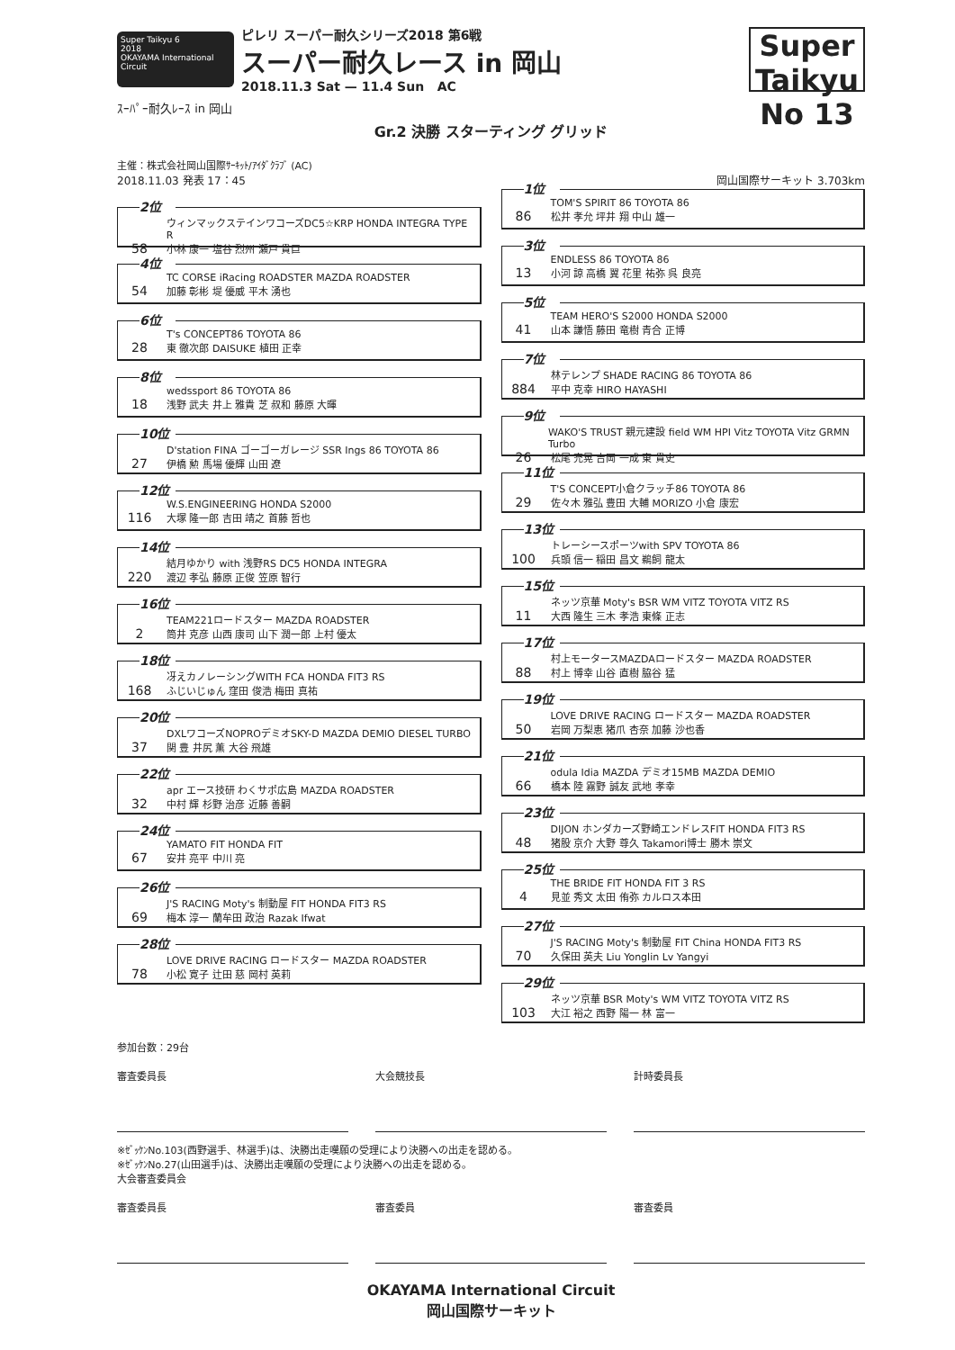Super Taikyu 6
2018
OKAYAMA International Circuit
ピレリ スーパー耐久シリーズ2018 第6戦
スーパー耐久レース in 岡山
2018.11.3 Sat — 11.4 Sun AC
Super Taikyu
No 13
ｽｰﾊﾟｰ耐久ﾚｰｽ in 岡山
Gr.2 決勝 スターティング グリッド
主催：株式会社岡山国際ｻｰｷｯﾄ/ｱｲﾀﾞｸﾗﾌﾞ (AC)
2018.11.03 発表 17：45 岡山国際サーキット 3.703km
2位
ウィンマックステインワコーズDC5☆KRP HONDA INTEGRA TYPE R
58 小林 康一 塩谷 烈州 瀬戸 貴巨
4位
TC CORSE iRacing ROADSTER MAZDA ROADSTER
54 加藤 彰彬 堤 優威 平木 湧也
6位
T's CONCEPT86 TOYOTA 86
28 東 徹次郎 DAISUKE 植田 正幸
8位
wedssport 86 TOYOTA 86
18 浅野 武夫 井上 雅貴 芝 叔和 藤原 大暉
10位
D'station FINA ゴーゴーガレージ SSR Ings 86 TOYOTA 86
27 伊橋 勲 馬場 優輝 山田 遼
12位
W.S.ENGINEERING HONDA S2000
116 大塚 隆一郎 吉田 靖之 首藤 哲也
14位
結月ゆかり with 浅野RS DC5 HONDA INTEGRA
220 渡辺 孝弘 藤原 正俊 笠原 智行
16位
TEAM221ロードスター MAZDA ROADSTER
2 筒井 克彦 山西 康司 山下 潤一郎 上村 優太
18位
冴えカノレーシングWITH FCA HONDA FIT3 RS
168 ふじいじゅん 窪田 俊浩 梅田 真祐
20位
DXLワコーズNOPROデミオSKY-D MAZDA DEMIO DIESEL TURBO
37 関 豊 井尻 薫 大谷 飛雄
22位
apr エース技研 わくサポ広島 MAZDA ROADSTER
32 中村 輝 杉野 治彦 近藤 善嗣
24位
YAMATO FIT HONDA FIT
67 安井 亮平 中川 亮
26位
J'S RACING Moty's 制動屋 FIT HONDA FIT3 RS
69 梅本 淳一 蘭牟田 政治 Razak Ifwat
28位
LOVE DRIVE RACING ロードスター MAZDA ROADSTER
78 小松 寛子 辻田 慈 岡村 英莉
1位
TOM'S SPIRIT 86 TOYOTA 86
86 松井 孝允 坪井 翔 中山 雄一
3位
ENDLESS 86 TOYOTA 86
13 小河 諒 高橋 翼 花里 祐弥 呉 良亮
5位
TEAM HERO'S S2000 HONDA S2000
41 山本 謙悟 藤田 竜樹 青合 正博
7位
林テレンプ SHADE RACING 86 TOYOTA 86
884 平中 克幸 HIRO HAYASHI
9位
WAKO'S TRUST 親元建設 field WM HPI Vitz TOYOTA Vitz GRMN Turbo
26 松尾 充晃 吉岡 一成 東 貴史
11位
T'S CONCEPT小倉クラッチ86 TOYOTA 86
29 佐々木 雅弘 豊田 大輔 MORIZO 小倉 康宏
13位
トレーシースポーツwith SPV TOYOTA 86
100 兵頭 信一 稲田 昌文 鵜飼 龍太
15位
ネッツ京華 Moty's BSR WM VITZ TOYOTA VITZ RS
11 大西 隆生 三木 孝浩 東條 正志
17位
村上モータースMAZDAロードスター MAZDA ROADSTER
88 村上 博幸 山谷 直樹 脇谷 猛
19位
LOVE DRIVE RACING ロードスター MAZDA ROADSTER
50 岩岡 万梨恵 猪爪 杏奈 加藤 沙也香
21位
odula Idia MAZDA デミオ15MB MAZDA DEMIO
66 橋本 陸 霧野 誠友 武地 孝幸
23位
DIJON ホンダカーズ野崎エンドレスFIT HONDA FIT3 RS
48 猪股 京介 大野 尊久 Takamori博士 勝木 崇文
25位
THE BRIDE FIT HONDA FIT 3 RS
4 見並 秀文 太田 侑弥 カルロス本田
27位
J'S RACING Moty's 制動屋 FIT China HONDA FIT3 RS
70 久保田 英夫 Liu Yonglin Lv Yangyi
29位
ネッツ京華 BSR Moty's WM VITZ TOYOTA VITZ RS
103 大江 裕之 西野 陽一 林 富一
参加台数：29台
審査委員長 大会競技長 計時委員長
※ｾﾞｯｹﾝNo.103(西野選手、林選手)は、決勝出走嘆願の受理により決勝への出走を認める。
※ｾﾞｯｹﾝNo.27(山田選手)は、決勝出走嘆願の受理により決勝への出走を認める。
大会審査委員会
審査委員長 審査委員 審査委員
OKAYAMA International Circuit
岡山国際サーキット